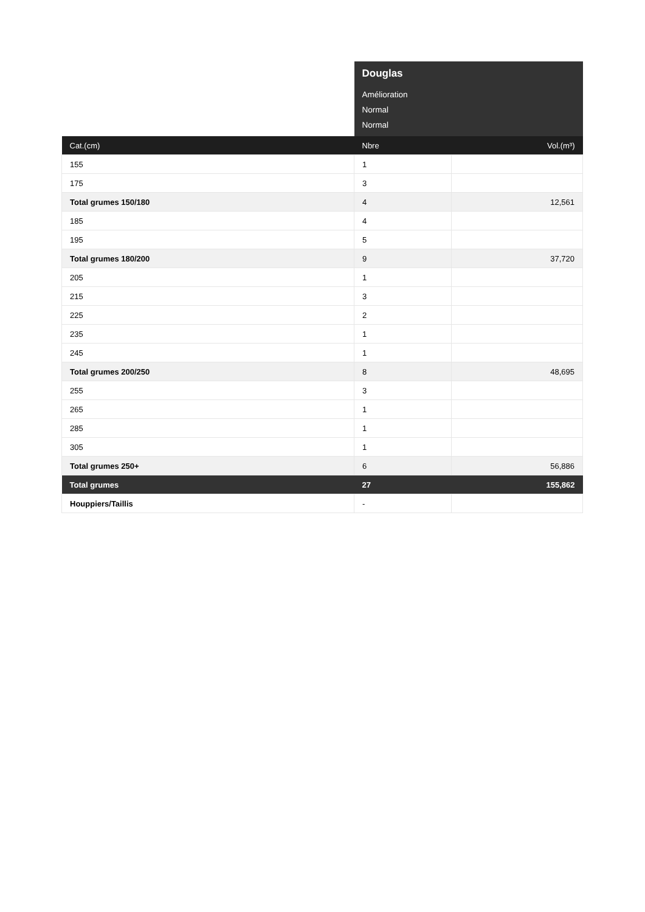| | Douglas Amélioration Normal Normal | |
| Cat.(cm) | Nbre | Vol.(m³) |
| 155 | 1 | |
| 175 | 3 | |
| Total grumes 150/180 | 4 | 12,561 |
| 185 | 4 | |
| 195 | 5 | |
| Total grumes 180/200 | 9 | 37,720 |
| 205 | 1 | |
| 215 | 3 | |
| 225 | 2 | |
| 235 | 1 | |
| 245 | 1 | |
| Total grumes 200/250 | 8 | 48,695 |
| 255 | 3 | |
| 265 | 1 | |
| 285 | 1 | |
| 305 | 1 | |
| Total grumes 250+ | 6 | 56,886 |
| Total grumes | 27 | 155,862 |
| Houppiers/Taillis | - | |